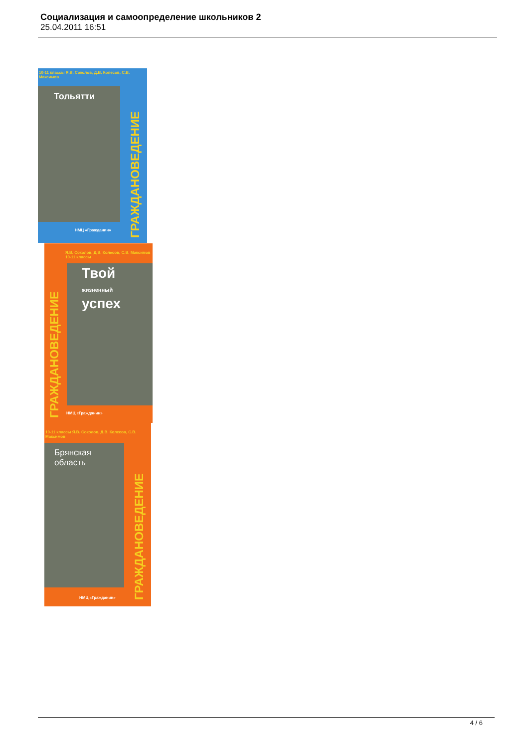Социализация и самоопределение школьников 2
25.04.2011 16:51
10-11 классы Я.В. Соколов, Д.В. Колесов, С.В. Максимов
Тольятти
ГРАЖДАНОВЕДЕНИЕ
НМЦ «Гражданин»
Я.В. Соколов, Д.В. Колесов, С.В. Максимов 10-11 классы
ГРАЖДАНОВЕДЕНИЕ
Твой
жизненный
успех
НМЦ «Гражданин»
10-11 классы Я.В. Соколов, Д.В. Колесов, С.В. Максимов
Брянская область
ГРАЖДАНОВЕДЕНИЕ
НМЦ «Гражданин»
4 / 6